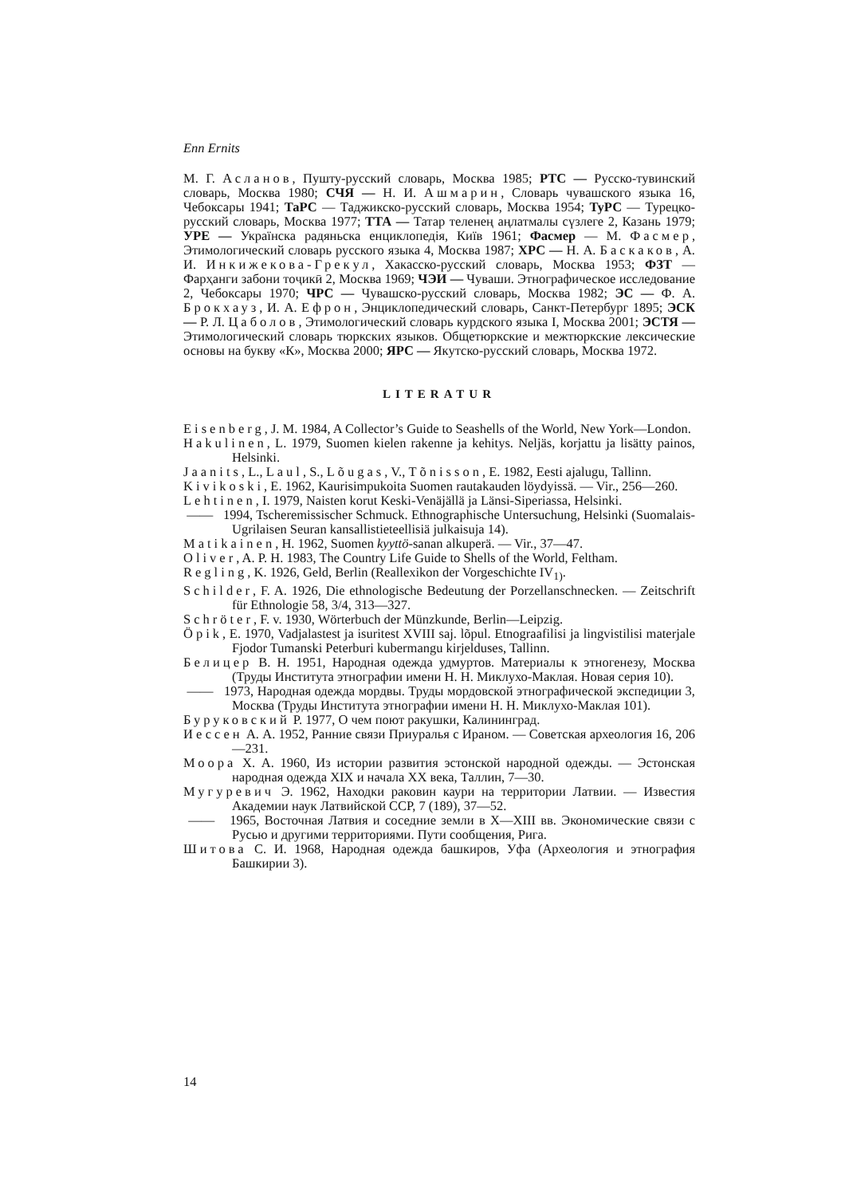Enn Ernits
М. Г. Асланов, Пушту-русский словарь, Москва 1985; РТС — Русско-тувинский словарь, Москва 1980; СЧЯ — Н. И. Ашмарин, Словарь чувашского языка 16, Чебоксары 1941; ТаРС — Таджикско-русский словарь, Москва 1954; ТуРС — Турецко-русский словарь, Москва 1977; ТТА — Татар теленең аңлатмалы сүзлеге 2, Казань 1979; УРЕ — Українска радяньска енциклопедія, Київ 1961; Фасмер — М. Фасмер, Этимологический словарь русского языка 4, Москва 1987; ХРС — Н. А. Баскаков, А. И. Инкижекова-Грекул, Хакасско-русский словарь, Москва 1953; ФЗТ — Фарҳанги забони тоҷикӣ 2, Москва 1969; ЧЭИ — Чуваши. Этнографическое исследование 2, Чебоксары 1970; ЧРС — Чувашско-русский словарь, Москва 1982; ЭС — Ф. А. Брокхауз, И. А. Ефрон, Энциклопедический словарь, Санкт-Петербург 1895; ЭСК — Р. Л. Цаболов, Этимологический словарь курдского языка I, Москва 2001; ЭСТЯ — Этимологический словарь тюркских языков. Общетюркские и межтюркские лексические основы на букву «К», Москва 2000; ЯРС — Якутско-русский словарь, Москва 1972.
LITERATUR
Eisenberg, J. M. 1984, A Collector’s Guide to Seashells of the World, New York—London.
Hakulinen, L. 1979, Suomen kielen rakenne ja kehitys. Neljäs, korjattu ja lisätty painos, Helsinki.
Jaanits, L., Laul, S., Lõugas, V., Tõnisson, E. 1982, Eesti ajalugu, Tallinn.
Kivikoski, E. 1962, Kaurisimpukoita Suomen rautakauden löydyissä. — Vir., 256—260.
Lehtinen, I. 1979, Naisten korut Keski-Venäjällä ja Länsi-Siperiassa, Helsinki.
—— 1994, Tscheremissischer Schmuck. Ethnographische Untersuchung, Helsinki (Suomalais-Ugrilaisen Seuran kansallistieteellisiä julkaisuja 14).
Matikainen, H. 1962, Suomen kyyttö-sanan alkuperä. — Vir., 37—47.
Oliver, A. P. H. 1983, The Country Life Guide to Shells of the World, Feltham.
Regling, K. 1926, Geld, Berlin (Reallexikon der Vorgeschichte IV<sub>1)</sub>.
Schilder, F. A. 1926, Die ethnologische Bedeutung der Porzellanschnecken. — Zeitschrift für Ethnologie 58, 3/4, 313—327.
Schröter, F. v. 1930, Wörterbuch der Münzkunde, Berlin—Leipzig.
Öpik, E. 1970, Vadjalastest ja isuritest XVIII saj. lõpul. Etnograafilisi ja lingvistilisi materjale Fjodor Tumanski Peterburi kubermangu kirjelduses, Tallinn.
Белицер В. Н. 1951, Народная одежда удмуртов. Материалы к этногенезу, Москва (Труды Института этнографии имени Н. Н. Миклухо-Маклая. Новая серия 10).
—— 1973, Народная одежда мордвы. Труды мордовской этнографической экспедиции 3, Москва (Труды Института этнографии имени Н. Н. Миклухо-Маклая 101).
Буруковский Р. 1977, О чем поют ракушки, Калининград.
Иессен А. А. 1952, Ранние связи Приуралья с Ираном. — Советская археология 16, 206—231.
Моора Х. А. 1960, Из истории развития эстонской народной одежды. — Эстонская народная одежда XIX и начала XX века, Таллин, 7—30.
Мугуревич Э. 1962, Находки раковин каури на территории Латвии. — Известия Академии наук Латвийской ССР, 7 (189), 37—52.
—— 1965, Восточная Латвия и соседние земли в X—XIII вв. Экономические связи с Русью и другими территориями. Пути сообщения, Рига.
Шитова С. И. 1968, Народная одежда башкиров, Уфа (Археология и этнография Башкирии 3).
14